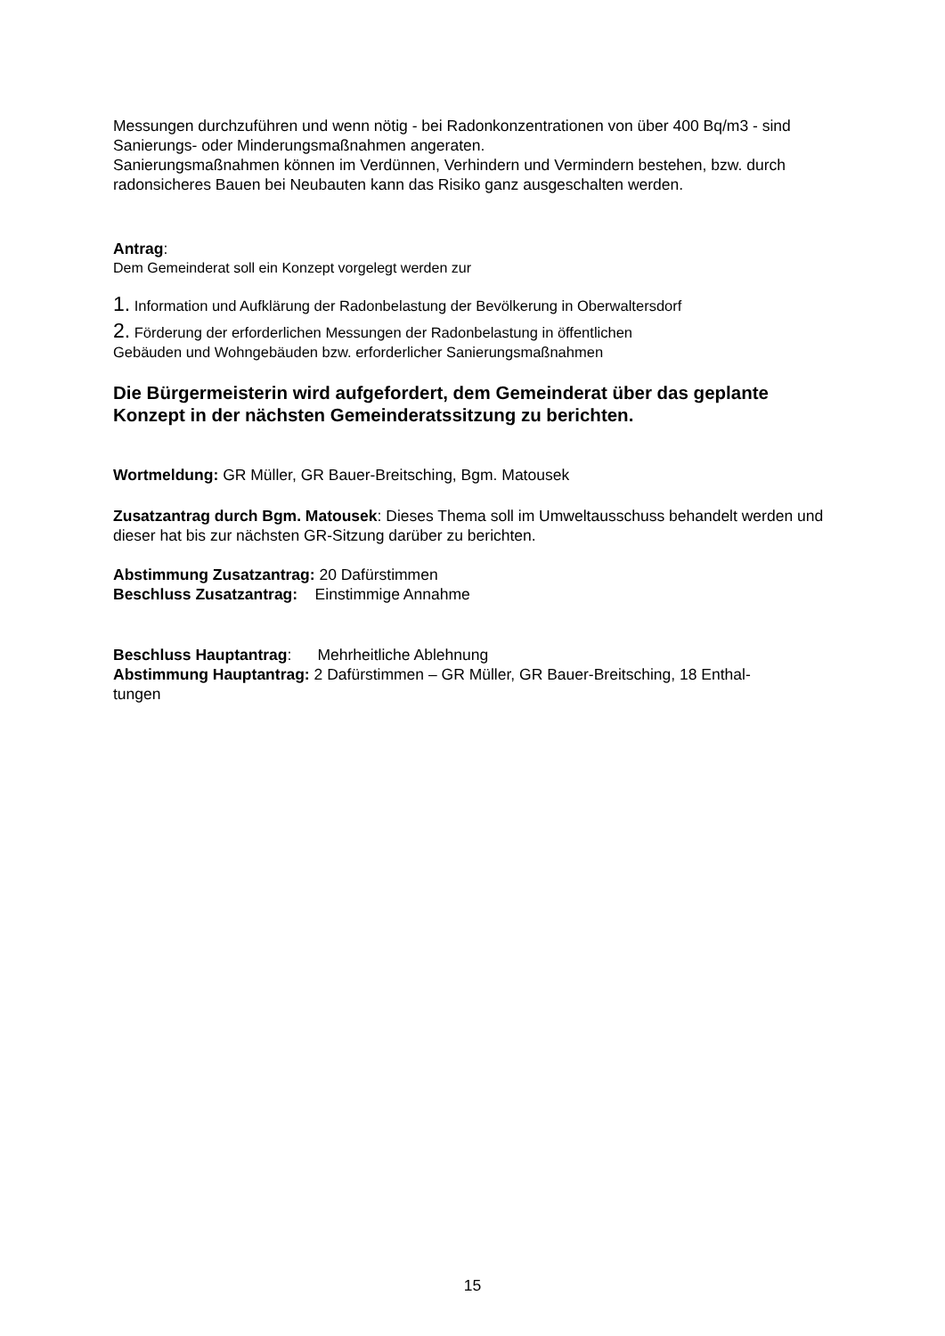Messungen durchzuführen und wenn nötig - bei Radonkonzentrationen von über 400 Bq/m3 - sind Sanierungs- oder Minderungsmaßnahmen angeraten.
Sanierungsmaßnahmen können im Verdünnen, Verhindern und Vermindern bestehen, bzw. durch radonsicheres Bauen bei Neubauten kann das Risiko ganz ausgeschalten werden.
Antrag:
Dem Gemeinderat soll ein Konzept vorgelegt werden zur
1. Information und Aufklärung der Radonbelastung der Bevölkerung in Oberwaltersdorf
2. Förderung der erforderlichen Messungen der Radonbelastung in öffentlichen
Gebäuden und Wohngebäuden bzw. erforderlicher Sanierungsmaßnahmen
Die Bürgermeisterin wird aufgefordert, dem Gemeinderat über das geplante Konzept in der nächsten Gemeinderatssitzung zu berichten.
Wortmeldung: GR Müller, GR Bauer-Breitsching, Bgm. Matousek
Zusatzantrag durch Bgm. Matousek: Dieses Thema soll im Umweltausschuss behandelt werden und dieser hat bis zur nächsten GR-Sitzung darüber zu berichten.
Abstimmung Zusatzantrag: 20 Dafürstimmen
Beschluss Zusatzantrag: Einstimmige Annahme
Beschluss Hauptantrag: Mehrheitliche Ablehnung
Abstimmung Hauptantrag: 2 Dafürstimmen – GR Müller, GR Bauer-Breitsching, 18 Enthal-
tungen
15